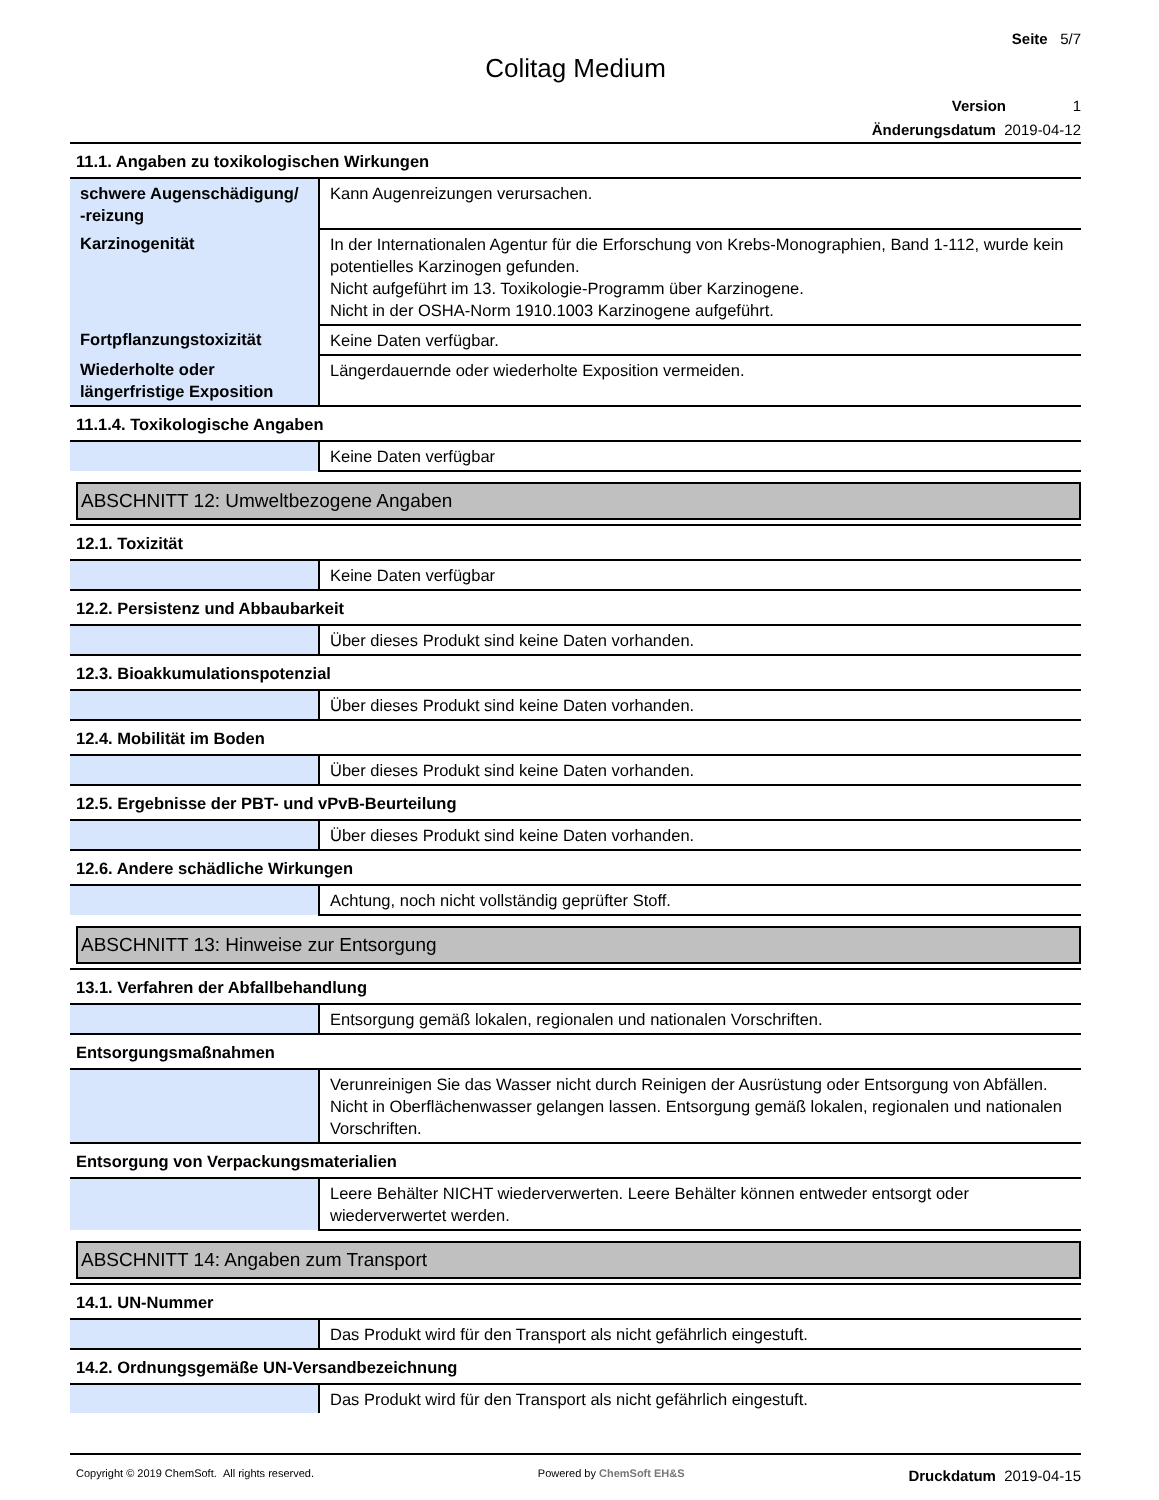Seite 5/7
Colitag Medium
Version 1
Änderungsdatum 2019-04-12
11.1. Angaben zu toxikologischen Wirkungen
| schwere Augenschädigung/ -reizung | Kann Augenreizungen verursachen. |
| Karzinogenität | In der Internationalen Agentur für die Erforschung von Krebs-Monographien, Band 1-112, wurde kein potentielles Karzinogen gefunden. Nicht aufgeführt im 13. Toxikologie-Programm über Karzinogene. Nicht in der OSHA-Norm 1910.1003 Karzinogene aufgeführt. |
| Fortpflanzungstoxizität | Keine Daten verfügbar. |
| Wiederholte oder längerfristige Exposition | Längerdauernde oder wiederholte Exposition vermeiden. |
11.1.4. Toxikologische Angaben
| | Keine Daten verfügbar |
ABSCHNITT 12: Umweltbezogene Angaben
12.1. Toxizität
| | Keine Daten verfügbar |
12.2. Persistenz und Abbaubarkeit
| | Über dieses Produkt sind keine Daten vorhanden. |
12.3. Bioakkumulationspotenzial
| | Über dieses Produkt sind keine Daten vorhanden. |
12.4. Mobilität im Boden
| | Über dieses Produkt sind keine Daten vorhanden. |
12.5. Ergebnisse der PBT- und vPvB-Beurteilung
| | Über dieses Produkt sind keine Daten vorhanden. |
12.6. Andere schädliche Wirkungen
| | Achtung, noch nicht vollständig geprüfter Stoff. |
ABSCHNITT 13: Hinweise zur Entsorgung
13.1. Verfahren der Abfallbehandlung
| | Entsorgung gemäß lokalen, regionalen und nationalen Vorschriften. |
Entsorgungsmaßnahmen
| | Verunreinigen Sie das Wasser nicht durch Reinigen der Ausrüstung oder Entsorgung von Abfällen. Nicht in Oberflächenwasser gelangen lassen. Entsorgung gemäß lokalen, regionalen und nationalen Vorschriften. |
Entsorgung von Verpackungsmaterialien
| | Leere Behälter NICHT wiederverwerten. Leere Behälter können entweder entsorgt oder wiederverwertet werden. |
ABSCHNITT 14: Angaben zum Transport
14.1. UN-Nummer
| | Das Produkt wird für den Transport als nicht gefährlich eingestuft. |
14.2. Ordnungsgemäße UN-Versandbezeichnung
| | Das Produkt wird für den Transport als nicht gefährlich eingestuft. |
Copyright © 2019 ChemSoft. All rights reserved. Powered by ChemSoft EH&S Druckdatum 2019-04-15